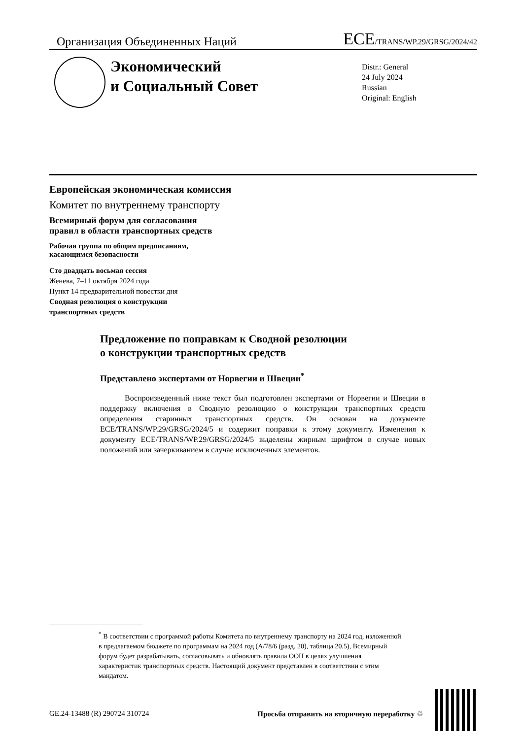Организация Объединенных Наций ECE/TRANS/WP.29/GRSG/2024/42
Экономический
и Социальный Совет
Distr.: General
24 July 2024
Russian
Original: English
Европейская экономическая комиссия
Комитет по внутреннему транспорту
Всемирный форум для согласования
правил в области транспортных средств
Рабочая группа по общим предписаниям,
касающимся безопасности
Сто двадцать восьмая сессия
Женева, 7–11 октября 2024 года
Пункт 14 предварительной повестки дня
Сводная резолюция о конструкции
транспортных средств
Предложение по поправкам к Сводной резолюции
о конструкции транспортных средств
Представлено экспертами от Норвегии и Швеции<sup>*</sup>
Воспроизведенный ниже текст был подготовлен экспертами от Норвегии и Швеции в поддержку включения в Сводную резолюцию о конструкции транспортных средств определения старинных транспортных средств. Он основан на документе ECE/TRANS/WP.29/GRSG/2024/5 и содержит поправки к этому документу. Изменения к документу ECE/TRANS/WP.29/GRSG/2024/5 выделены жирным шрифтом в случае новых положений или зачеркиванием в случае исключенных элементов.
<sup>*</sup> В соответствии с программой работы Комитета по внутреннему транспорту на 2024 год, изложенной в предлагаемом бюджете по программам на 2024 год (A/78/6 (разд. 20), таблица 20.5), Всемирный форум будет разрабатывать, согласовывать и обновлять правила ООН в целях улучшения характеристик транспортных средств. Настоящий документ представлен в соответствии с этим мандатом.
GE.24-13488 (R) 290724 310724 Просьба отправить на вторичную переработку ♲